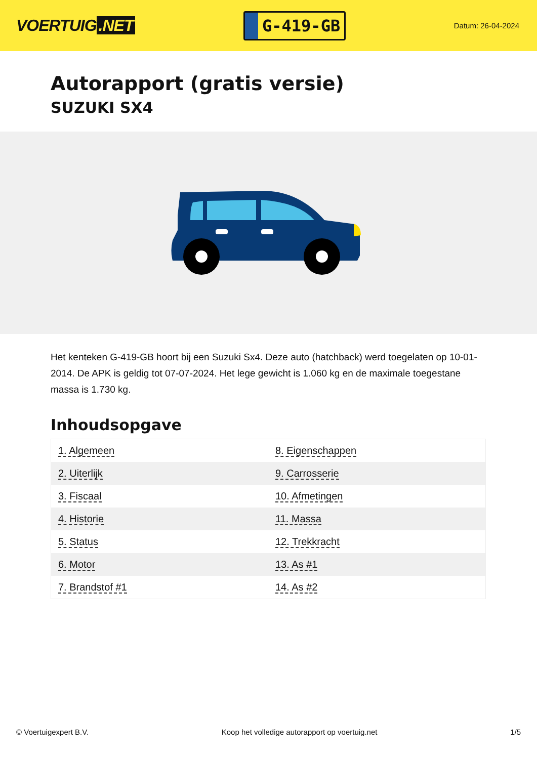VOERTUIG.NET
G-419-GB
Datum: 26-04-2024
Autorapport (gratis versie)
SUZUKI SX4
Het kenteken G-419-GB hoort bij een Suzuki Sx4. Deze auto (hatchback) werd toegelaten op 10-01-2014. De APK is geldig tot 07-07-2024. Het lege gewicht is 1.060 kg en de maximale toegestane massa is 1.730 kg.
Inhoudsopgave
| 1. Algemeen | 8. Eigenschappen |
| 2. Uiterlijk | 9. Carrosserie |
| 3. Fiscaal | 10. Afmetingen |
| 4. Historie | 11. Massa |
| 5. Status | 12. Trekkracht |
| 6. Motor | 13. As #1 |
| 7. Brandstof #1 | 14. As #2 |
© Voertuigexpert B.V. Koop het volledige autorapport op voertuig.net 1/5